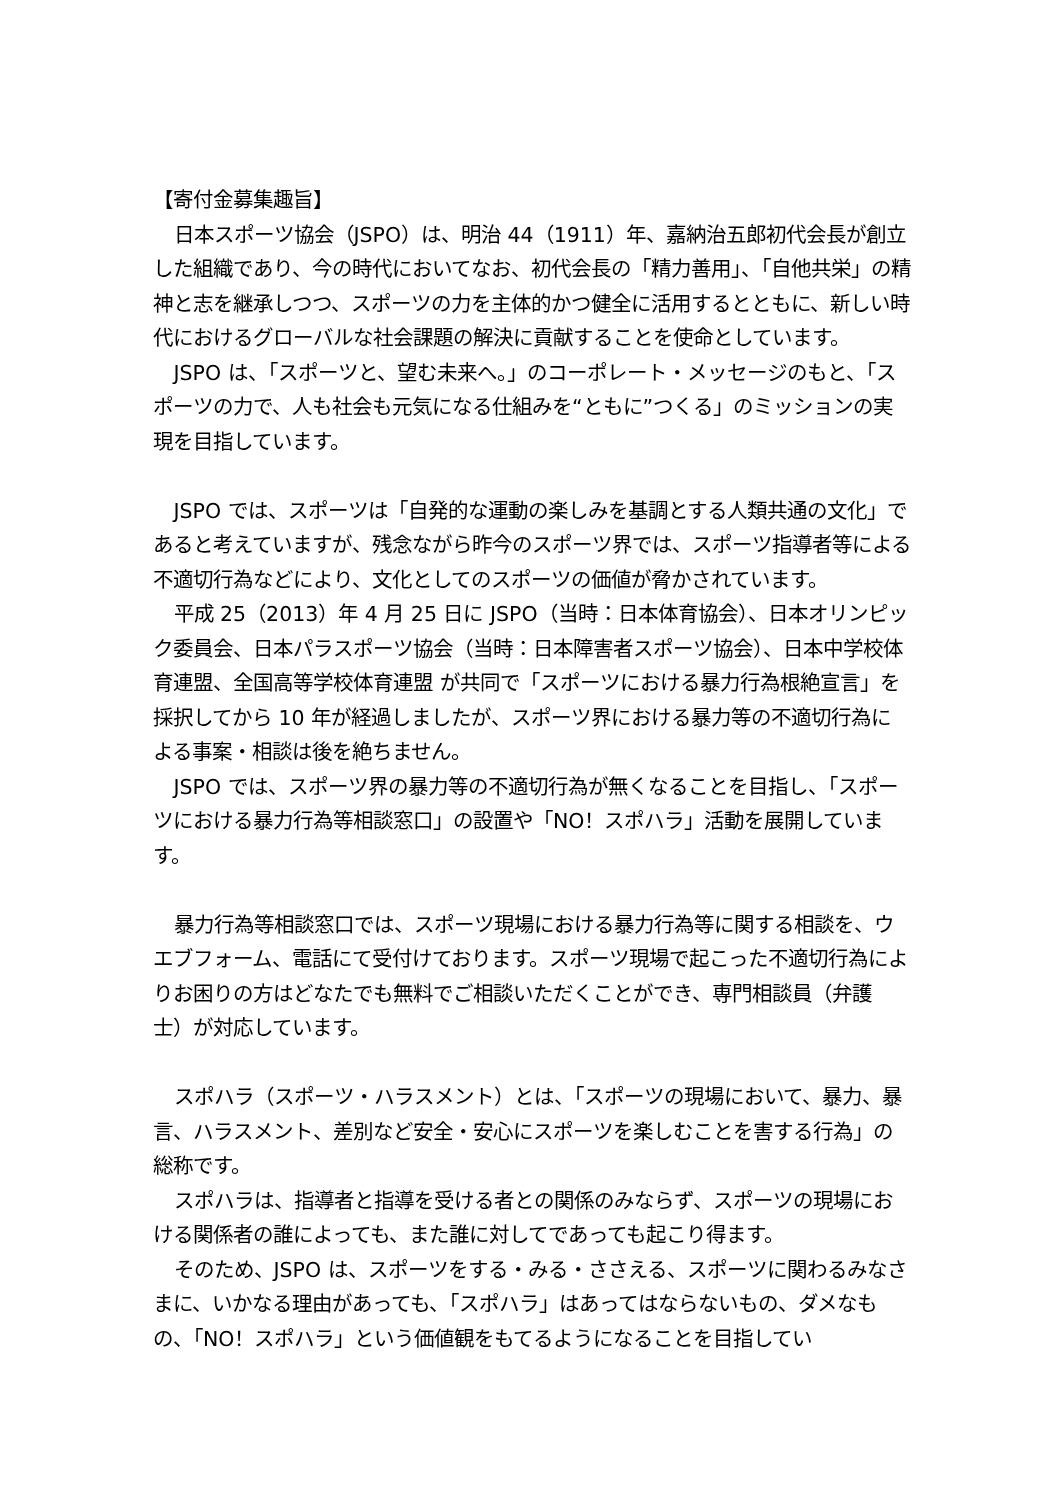【寄付金募集趣旨】
日本スポーツ協会（JSPO）は、明治 44（1911）年、嘉納治五郎初代会長が創立した組織であり、今の時代においてなお、初代会長の「精力善用」、「自他共栄」の精神と志を継承しつつ、スポーツの力を主体的かつ健全に活用するとともに、新しい時代におけるグローバルな社会課題の解決に貢献することを使命としています。
JSPO は、「スポーツと、望む未来へ。」のコーポレート・メッセージのもと、「スポーツの力で、人も社会も元気になる仕組みを“ともに”つくる」のミッションの実現を目指しています。
JSPO では、スポーツは「自発的な運動の楽しみを基調とする人類共通の文化」であると考えていますが、残念ながら昨今のスポーツ界では、スポーツ指導者等による不適切行為などにより、文化としてのスポーツの価値が脅かされています。
平成 25（2013）年 4 月 25 日に JSPO（当時：日本体育協会）、日本オリンピック委員会、日本パラスポーツ協会（当時：日本障害者スポーツ協会）、日本中学校体育連盟、全国高等学校体育連盟 が共同で「スポーツにおける暴力行為根絶宣言」を採択してから 10 年が経過しましたが、スポーツ界における暴力等の不適切行為による事案・相談は後を絶ちません。
JSPO では、スポーツ界の暴力等の不適切行為が無くなることを目指し、「スポーツにおける暴力行為等相談窓口」の設置や「NO！スポハラ」活動を展開しています。
暴力行為等相談窓口では、スポーツ現場における暴力行為等に関する相談を、ウエブフォーム、電話にて受付けております。スポーツ現場で起こった不適切行為によりお困りの方はどなたでも無料でご相談いただくことができ、専門相談員（弁護士）が対応しています。
スポハラ（スポーツ・ハラスメント）とは、「スポーツの現場において、暴力、暴言、ハラスメント、差別など安全・安心にスポーツを楽しむことを害する行為」の総称です。
スポハラは、指導者と指導を受ける者との関係のみならず、スポーツの現場における関係者の誰によっても、また誰に対してであっても起こり得ます。
そのため、JSPO は、スポーツをする・みる・ささえる、スポーツに関わるみなさまに、いかなる理由があっても、「スポハラ」はあってはならないもの、ダメなもの、「NO！スポハラ」という価値観をもてるようになることを目指してい